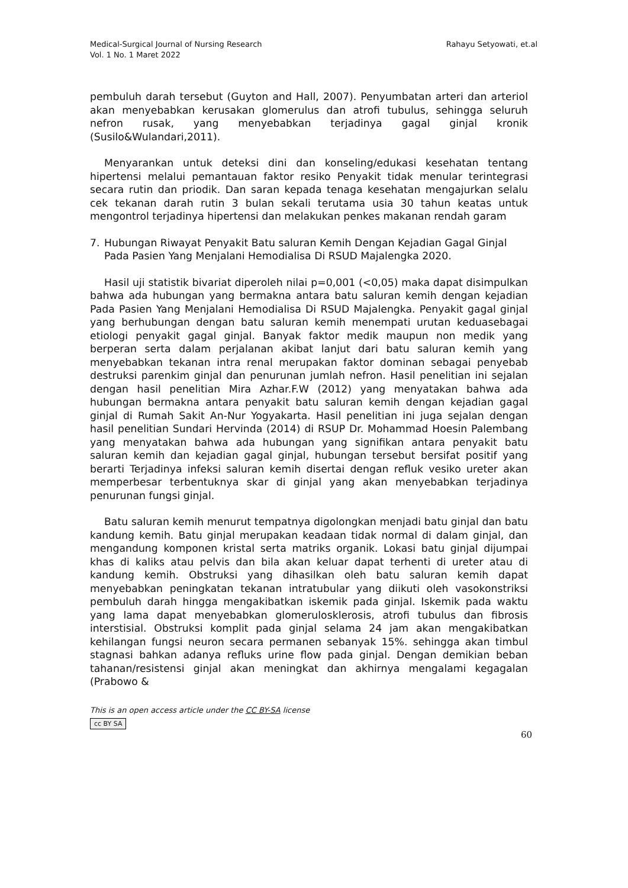Medical-Surgical Journal of Nursing Research
Vol. 1 No. 1 Maret 2022
Rahayu Setyowati, et.al
pembuluh darah tersebut (Guyton and Hall, 2007). Penyumbatan arteri dan arteriol akan menyebabkan kerusakan glomerulus dan atrofi tubulus, sehingga seluruh nefron rusak, yang menyebabkan terjadinya gagal ginjal kronik (Susilo&Wulandari,2011).
Menyarankan untuk deteksi dini dan konseling/edukasi kesehatan tentang hipertensi melalui pemantauan faktor resiko Penyakit tidak menular terintegrasi secara rutin dan priodik. Dan saran kepada tenaga kesehatan mengajurkan selalu cek tekanan darah rutin 3 bulan sekali terutama usia 30 tahun keatas untuk mengontrol terjadinya hipertensi dan melakukan penkes makanan rendah garam
7. Hubungan Riwayat Penyakit Batu saluran Kemih Dengan Kejadian Gagal Ginjal Pada Pasien Yang Menjalani Hemodialisa Di RSUD Majalengka 2020.
Hasil uji statistik bivariat diperoleh nilai p=0,001 (<0,05) maka dapat disimpulkan bahwa ada hubungan yang bermakna antara batu saluran kemih dengan kejadian Pada Pasien Yang Menjalani Hemodialisa Di RSUD Majalengka. Penyakit gagal ginjal yang berhubungan dengan batu saluran kemih menempati urutan keduasebagai etiologi penyakit gagal ginjal. Banyak faktor medik maupun non medik yang berperan serta dalam perjalanan akibat lanjut dari batu saluran kemih yang menyebabkan tekanan intra renal merupakan faktor dominan sebagai penyebab destruksi parenkim ginjal dan penurunan jumlah nefron. Hasil penelitian ini sejalan dengan hasil penelitian Mira Azhar.F.W (2012) yang menyatakan bahwa ada hubungan bermakna antara penyakit batu saluran kemih dengan kejadian gagal ginjal di Rumah Sakit An-Nur Yogyakarta. Hasil penelitian ini juga sejalan dengan hasil penelitian Sundari Hervinda (2014) di RSUP Dr. Mohammad Hoesin Palembang yang menyatakan bahwa ada hubungan yang signifikan antara penyakit batu saluran kemih dan kejadian gagal ginjal, hubungan tersebut bersifat positif yang berarti Terjadinya infeksi saluran kemih disertai dengan refluk vesiko ureter akan memperbesar terbentuknya skar di ginjal yang akan menyebabkan terjadinya penurunan fungsi ginjal.
Batu saluran kemih menurut tempatnya digolongkan menjadi batu ginjal dan batu kandung kemih. Batu ginjal merupakan keadaan tidak normal di dalam ginjal, dan mengandung komponen kristal serta matriks organik. Lokasi batu ginjal dijumpai khas di kaliks atau pelvis dan bila akan keluar dapat terhenti di ureter atau di kandung kemih. Obstruksi yang dihasilkan oleh batu saluran kemih dapat menyebabkan peningkatan tekanan intratubular yang diikuti oleh vasokonstriksi pembuluh darah hingga mengakibatkan iskemik pada ginjal. Iskemik pada waktu yang lama dapat menyebabkan glomerulosklerosis, atrofi tubulus dan fibrosis interstisial. Obstruksi komplit pada ginjal selama 24 jam akan mengakibatkan kehilangan fungsi neuron secara permanen sebanyak 15%. sehingga akan timbul stagnasi bahkan adanya refluks urine flow pada ginjal. Dengan demikian beban tahanan/resistensi ginjal akan meningkat dan akhirnya mengalami kegagalan (Prabowo &
This is an open access article under the CC BY-SA license
cc BY SA
60